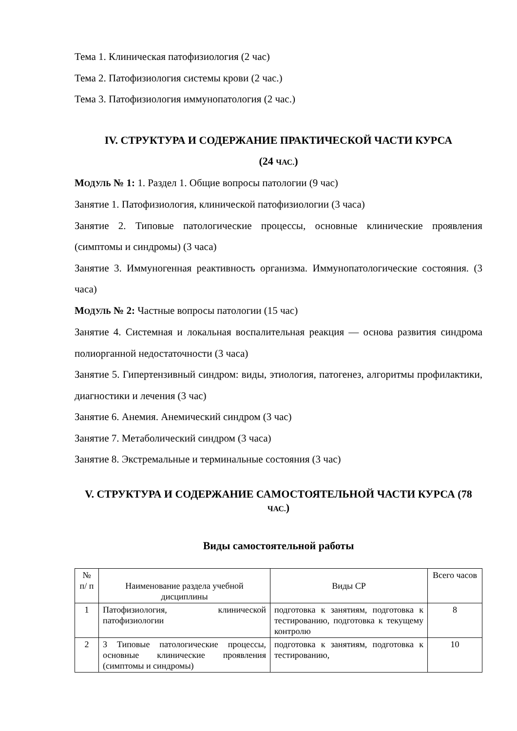Тема 1. Клиническая патофизиология (2 час)
Тема 2. Патофизиология системы крови (2 час.)
Тема 3. Патофизиология иммунопатология (2 час.)
IV. СТРУКТУРА И СОДЕРЖАНИЕ ПРАКТИЧЕСКОЙ ЧАСТИ КУРСА
(24 ЧАС.)
МОДУЛЬ № 1: 1. Раздел 1. Общие вопросы патологии (9 час)
Занятие 1. Патофизиология, клинической патофизиологии (3 часа)
Занятие 2. Типовые патологические процессы, основные клинические проявления (симптомы и синдромы) (3 часа)
Занятие 3. Иммуногенная реактивность организма. Иммунопатологические состояния. (3 часа)
МОДУЛЬ № 2: Частные вопросы патологии (15 час)
Занятие 4. Системная и локальная воспалительная реакция — основа развития синдрома полиорганной недостаточности (3 часа)
Занятие 5. Гипертензивный синдром: виды, этиология, патогенез, алгоритмы профилактики, диагностики и лечения (3 час)
Занятие 6. Анемия. Анемический синдром (3 час)
Занятие 7. Метаболический синдром (3 часа)
Занятие 8. Экстремальные и терминальные состояния (3 час)
V. СТРУКТУРА И СОДЕРЖАНИЕ САМОСТОЯТЕЛЬНОЙ ЧАСТИ КУРСА (78 ЧАС.)
Виды самостоятельной работы
| № п/ п | Наименование раздела учебной дисциплины | Виды СР | Всего часов |
| 1 | Патофизиология, клинической патофизиологии | подготовка к занятиям, подготовка к тестированию, подготовка к текущему контролю | 8 |
| 2 | 3 Типовые патологические процессы, основные клинические проявления (симптомы и синдромы) | подготовка к занятиям, подготовка к тестированию, | 10 |